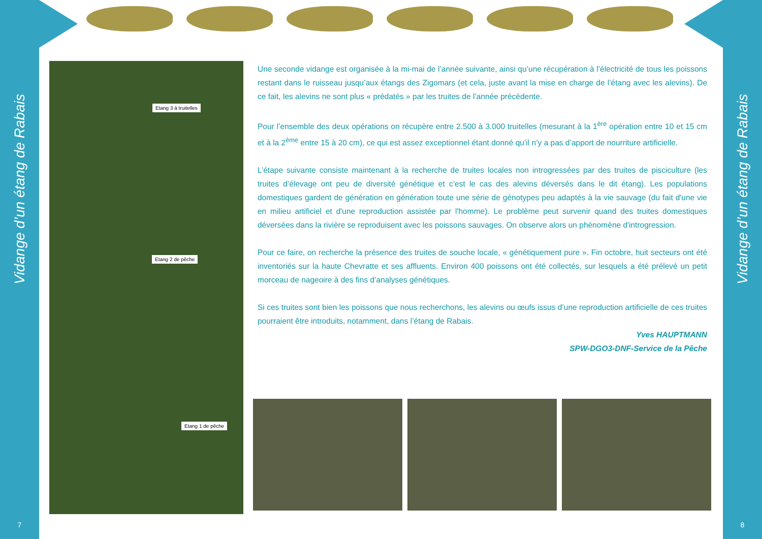Vidange d’un étang de Rabais
7
Vidange d’un étang de Rabais
8
Etang 3 à truitelles
Etang 2 de pêche
Etang 1 de pêche
Une seconde vidange est organisée à la mi-mai de l’année suivante, ainsi qu’une récupération à l’électricité de tous les poissons restant dans le ruisseau jusqu’aux étangs des Zigomars (et cela, juste avant la mise en charge de l’étang avec les alevins). De ce fait, les alevins ne sont plus « prédatés » par les truites de l’année précédente.
Pour l’ensemble des deux opérations on récupère entre 2.500 à 3.000 truitelles (mesurant à la 1<sup>ère</sup> opération entre 10 et 15 cm et à la 2<sup>ème</sup> entre 15 à 20 cm), ce qui est assez exceptionnel étant donné qu’il n’y a pas d’apport de nourriture artificielle.
L’étape suivante consiste maintenant à la recherche de truites locales non introgressées par des truites de pisciculture (les truites d’élevage ont peu de diversité génétique et c’est le cas des alevins déversés dans le dit étang). Les populations domestiques gardent de génération en génération toute une série de génotypes peu adaptés à la vie sauvage (du fait d'une vie en milieu artificiel et d'une reproduction assistée par l'homme). Le problème peut survenir quand des truites domestiques déversées dans la rivière se reproduisent avec les poissons sauvages. On observe alors un phénomène d'introgression.
Pour ce faire, on recherche la présence des truites de souche locale, « génétiquement pure ». Fin octobre, huit secteurs ont été inventoriés sur la haute Chevratte et ses affluents. Environ 400 poissons ont été collectés, sur lesquels a été prélevé un petit morceau de nageoire à des fins d’analyses génétiques.
Si ces truites sont bien les poissons que nous recherchons, les alevins ou œufs issus d’une reproduction artificielle de ces truites pourraient être introduits, notamment, dans l’étang de Rabais.
Yves HAUPTMANN
SPW-DGO3-DNF-Service de la Pêche